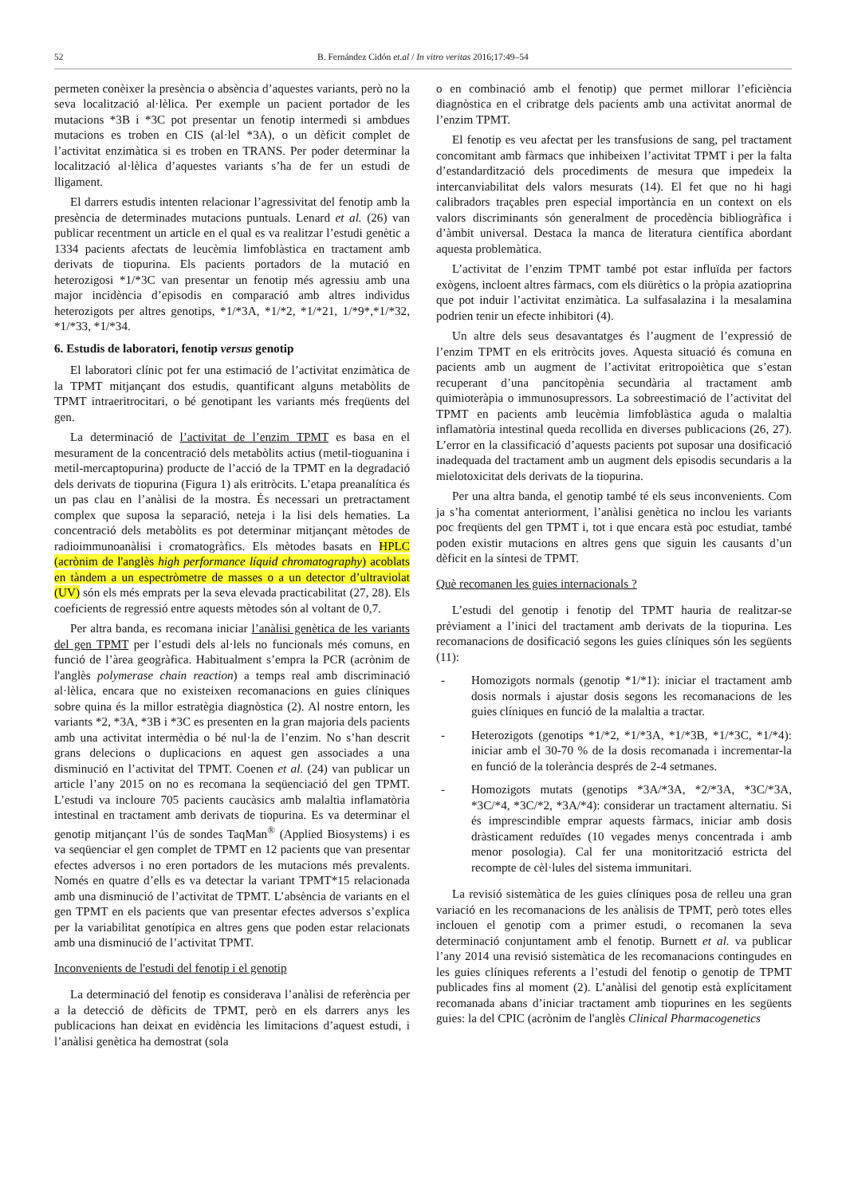52 B. Fernández Cidón et.al / In vitro veritas 2016;17:49–54
permeten conèixer la presència o absència d’aquestes variants, però no la seva localització al·lèlica. Per exemple un pacient portador de les mutacions *3B i *3C pot presentar un fenotip intermedi si ambdues mutacions es troben en CIS (al·lel *3A), o un dèficit complet de l’activitat enzimàtica si es troben en TRANS. Per poder determinar la localització al·lèlica d’aquestes variants s’ha de fer un estudi de lligament.
El darrers estudis intenten relacionar l’agressivitat del fenotip amb la presència de determinades mutacions puntuals. Lenard et al. (26) van publicar recentment un article en el qual es va realitzar l’estudi genètic a 1334 pacients afectats de leucèmia limfoblàstica en tractament amb derivats de tiopurina. Els pacients portadors de la mutació en heterozigosi *1/*3C van presentar un fenotip més agressiu amb una major incidència d’episodis en comparació amb altres individus heterozigots per altres genotips, *1/*3A, *1/*2, *1/*21, 1/*9*,*1/*32, *1/*33, *1/*34.
6. Estudis de laboratori, fenotip versus genotip
El laboratori clínic pot fer una estimació de l’activitat enzimàtica de la TPMT mitjançant dos estudis, quantificant alguns metabòlits de TPMT intraeritrocitari, o bé genotipant les variants més freqüents del gen.
La determinació de l’activitat de l’enzim TPMT es basa en el mesurament de la concentració dels metabòlits actius (metil-tioguanina i metil-mercaptopurina) producte de l’acció de la TPMT en la degradació dels derivats de tiopurina (Figura 1) als eritròcits. L’etapa preanalítica és un pas clau en l’anàlisi de la mostra. És necessari un pretractament complex que suposa la separació, neteja i la lisi dels hematies. La concentració dels metabòlits es pot determinar mitjançant mètodes de radioimmunoanàlisi i cromatogràfics. Els mètodes basats en HPLC (acrònim de l'anglès high performance líquid chromatography) acoblats en tàndem a un espectròmetre de masses o a un detector d’ultraviolat (UV) són els més emprats per la seva elevada practicabilitat (27, 28). Els coeficients de regressió entre aquests mètodes són al voltant de 0,7.
Per altra banda, es recomana iniciar l’anàlisi genètica de les variants del gen TPMT per l’estudi dels al·lels no funcionals més comuns, en funció de l’àrea geogràfica. Habitualment s’empra la PCR (acrònim de l'anglès polymerase chain reaction) a temps real amb discriminació al·lèlica, encara que no existeixen recomanacions en guies clíniques sobre quina és la millor estratègia diagnòstica (2). Al nostre entorn, les variants *2, *3A, *3B i *3C es presenten en la gran majoria dels pacients amb una activitat intermèdia o bé nul·la de l’enzim. No s’han descrit grans delecions o duplicacions en aquest gen associades a una disminució en l’activitat del TPMT. Coenen et al. (24) van publicar un article l’any 2015 on no es recomana la seqüenciació del gen TPMT. L’estudi va incloure 705 pacients caucàsics amb malaltia inflamatòria intestinal en tractament amb derivats de tiopurina. Es va determinar el genotip mitjançant l’ús de sondes TaqMan<sup>®</sup> (Applied Biosystems) i es va seqüenciar el gen complet de TPMT en 12 pacients que van presentar efectes adversos i no eren portadors de les mutacions més prevalents. Només en quatre d’ells es va detectar la variant TPMT*15 relacionada amb una disminució de l’activitat de TPMT. L’absència de variants en el gen TPMT en els pacients que van presentar efectes adversos s’explica per la variabilitat genotípica en altres gens que poden estar relacionats amb una disminució de l’activitat TPMT.
Inconvenients de l'estudi del fenotip i el genotip
La determinació del fenotip es considerava l’anàlisi de referència per a la detecció de dèficits de TPMT, però en els darrers anys les publicacions han deixat en evidència les limitacions d’aquest estudi, i l’anàlisi genètica ha demostrat (sola
o en combinació amb el fenotip) que permet millorar l’eficiència diagnòstica en el cribratge dels pacients amb una activitat anormal de l’enzim TPMT.
El fenotip es veu afectat per les transfusions de sang, pel tractament concomitant amb fàrmacs que inhibeixen l’activitat TPMT i per la falta d’estandardització dels procediments de mesura que impedeix la intercanviabilitat dels valors mesurats (14). El fet que no hi hagi calibradors traçables pren especial importància en un context on els valors discriminants són generalment de procedència bibliogràfica i d’àmbit universal. Destaca la manca de literatura científica abordant aquesta problemàtica.
L’activitat de l’enzim TPMT també pot estar influïda per factors exògens, incloent altres fàrmacs, com els diürètics o la pròpia azatioprina que pot induir l’activitat enzimàtica. La sulfasalazina i la mesalamina podrien tenir un efecte inhibitori (4).
Un altre dels seus desavantatges és l’augment de l’expressió de l’enzim TPMT en els eritròcits joves. Aquesta situació és comuna en pacients amb un augment de l’activitat eritropoiètica que s’estan recuperant d’una pancitopènia secundària al tractament amb quimioteràpia o immunosupressors. La sobreestimació de l’activitat del TPMT en pacients amb leucèmia limfoblàstica aguda o malaltia inflamatòria intestinal queda recollida en diverses publicacions (26, 27). L’error en la classificació d’aquests pacients pot suposar una dosificació inadequada del tractament amb un augment dels episodis secundaris a la mielotoxicitat dels derivats de la tiopurina.
Per una altra banda, el genotip també té els seus inconvenients. Com ja s’ha comentat anteriorment, l’anàlisi genètica no inclou les variants poc freqüents del gen TPMT i, tot i que encara està poc estudiat, també poden existir mutacions en altres gens que siguin les causants d’un dèficit en la síntesi de TPMT.
Què recomanen les guies internacionals ?
L’estudi del genotip i fenotip del TPMT hauria de realitzar-se prèviament a l’inici del tractament amb derivats de la tiopurina. Les recomanacions de dosificació segons les guies clíniques són les següents (11):
- Homozigots normals (genotip *1/*1): iniciar el tractament amb dosis normals i ajustar dosis segons les recomanacions de les guies clíniques en funció de la malaltia a tractar.
- Heterozigots (genotips *1/*2, *1/*3A, *1/*3B, *1/*3C, *1/*4): iniciar amb el 30-70 % de la dosis recomanada i incrementar-la en funció de la tolerància després de 2-4 setmanes.
- Homozigots mutats (genotips *3A/*3A, *2/*3A, *3C/*3A, *3C/*4, *3C/*2, *3A/*4): considerar un tractament alternatiu. Si és imprescindible emprar aquests fàrmacs, iniciar amb dosis dràsticament reduïdes (10 vegades menys concentrada i amb menor posologia). Cal fer una monitorització estricta del recompte de cèl·lules del sistema immunitari.
La revisió sistemàtica de les guies clíniques posa de relleu una gran variació en les recomanacions de les anàlisis de TPMT, però totes elles inclouen el genotip com a primer estudi, o recomanen la seva determinació conjuntament amb el fenotip. Burnett et al. va publicar l’any 2014 una revisió sistemàtica de les recomanacions contingudes en les guies clíniques referents a l’estudi del fenotip o genotip de TPMT publicades fins al moment (2). L’anàlisi del genotip està explícitament recomanada abans d’iniciar tractament amb tiopurines en les següents guies: la del CPIC (acrònim de l'anglès Clinical Pharmacogenetics